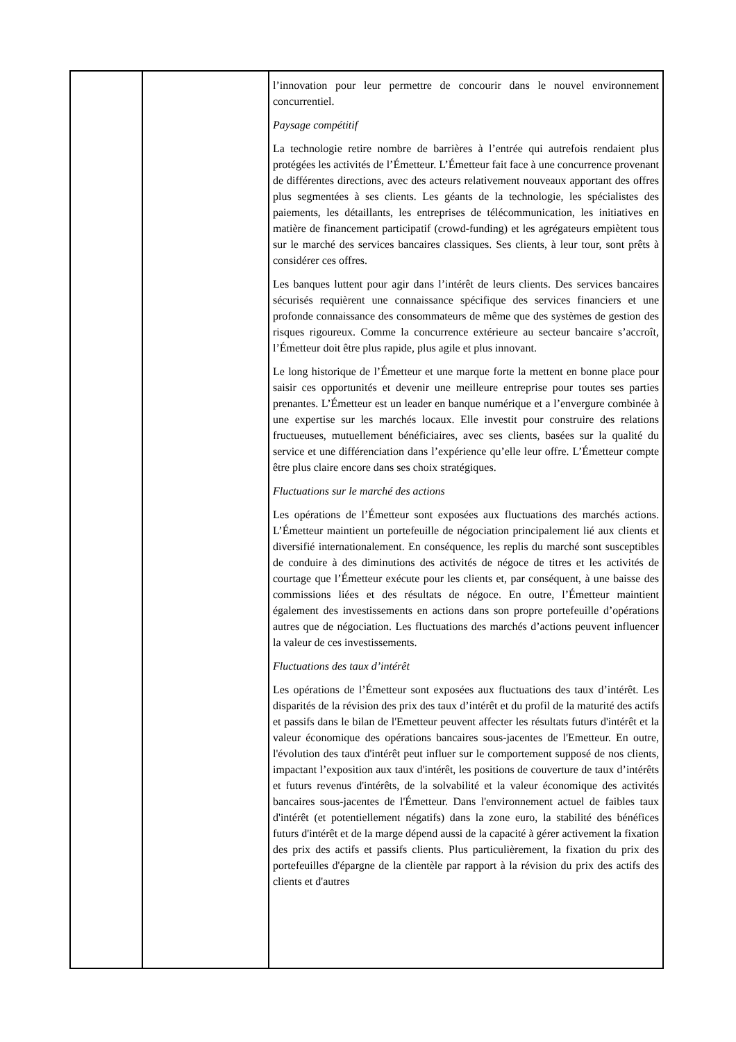| | | l’innovation pour leur permettre de concourir dans le nouvel environnement concurrentiel. Paysage compétitif La technologie retire nombre de barrières à l’entrée qui autrefois rendaient plus protégées les activités de l’Émetteur. L’Émetteur fait face à une concurrence provenant de différentes directions, avec des acteurs relativement nouveaux apportant des offres plus segmentées à ses clients. Les géants de la technologie, les spécialistes des paiements, les détaillants, les entreprises de télécommunication, les initiatives en matière de financement participatif (crowd-funding) et les agrégateurs empiètent tous sur le marché des services bancaires classiques. Ses clients, à leur tour, sont prêts à considérer ces offres. Les banques luttent pour agir dans l’intérêt de leurs clients. Des services bancaires sécurisés requièrent une connaissance spécifique des services financiers et une profonde connaissance des consommateurs de même que des systèmes de gestion des risques rigoureux. Comme la concurrence extérieure au secteur bancaire s’accroît, l’Émetteur doit être plus rapide, plus agile et plus innovant. Le long historique de l’Émetteur et une marque forte la mettent en bonne place pour saisir ces opportunités et devenir une meilleure entreprise pour toutes ses parties prenantes. L’Émetteur est un leader en banque numérique et a l’envergure combinée à une expertise sur les marchés locaux. Elle investit pour construire des relations fructueuses, mutuellement bénéficiaires, avec ses clients, basées sur la qualité du service et une différenciation dans l’expérience qu’elle leur offre. L’Émetteur compte être plus claire encore dans ses choix stratégiques. Fluctuations sur le marché des actions Les opérations de l’Émetteur sont exposées aux fluctuations des marchés actions. L’Émetteur maintient un portefeuille de négociation principalement lié aux clients et diversifié internationalement. En conséquence, les replis du marché sont susceptibles de conduire à des diminutions des activités de négoce de titres et les activités de courtage que l’Émetteur exécute pour les clients et, par conséquent, à une baisse des commissions liées et des résultats de négoce. En outre, l’Émetteur maintient également des investissements en actions dans son propre portefeuille d’opérations autres que de négociation. Les fluctuations des marchés d’actions peuvent influencer la valeur de ces investissements. Fluctuations des taux d’intérêt Les opérations de l’Émetteur sont exposées aux fluctuations des taux d’intérêt. Les disparités de la révision des prix des taux d’intérêt et du profil de la maturité des actifs et passifs dans le bilan de l'Emetteur peuvent affecter les résultats futurs d'intérêt et la valeur économique des opérations bancaires sous-jacentes de l'Emetteur. En outre, l'évolution des taux d'intérêt peut influer sur le comportement supposé de nos clients, impactant l’exposition aux taux d'intérêt, les positions de couverture de taux d’intérêts et futurs revenus d'intérêts, de la solvabilité et la valeur économique des activités bancaires sous-jacentes de l'Émetteur. Dans l'environnement actuel de faibles taux d'intérêt (et potentiellement négatifs) dans la zone euro, la stabilité des bénéfices futurs d'intérêt et de la marge dépend aussi de la capacité à gérer activement la fixation des prix des actifs et passifs clients. Plus particulièrement, la fixation du prix des portefeuilles d'épargne de la clientèle par rapport à la révision du prix des actifs des clients et d'autres |